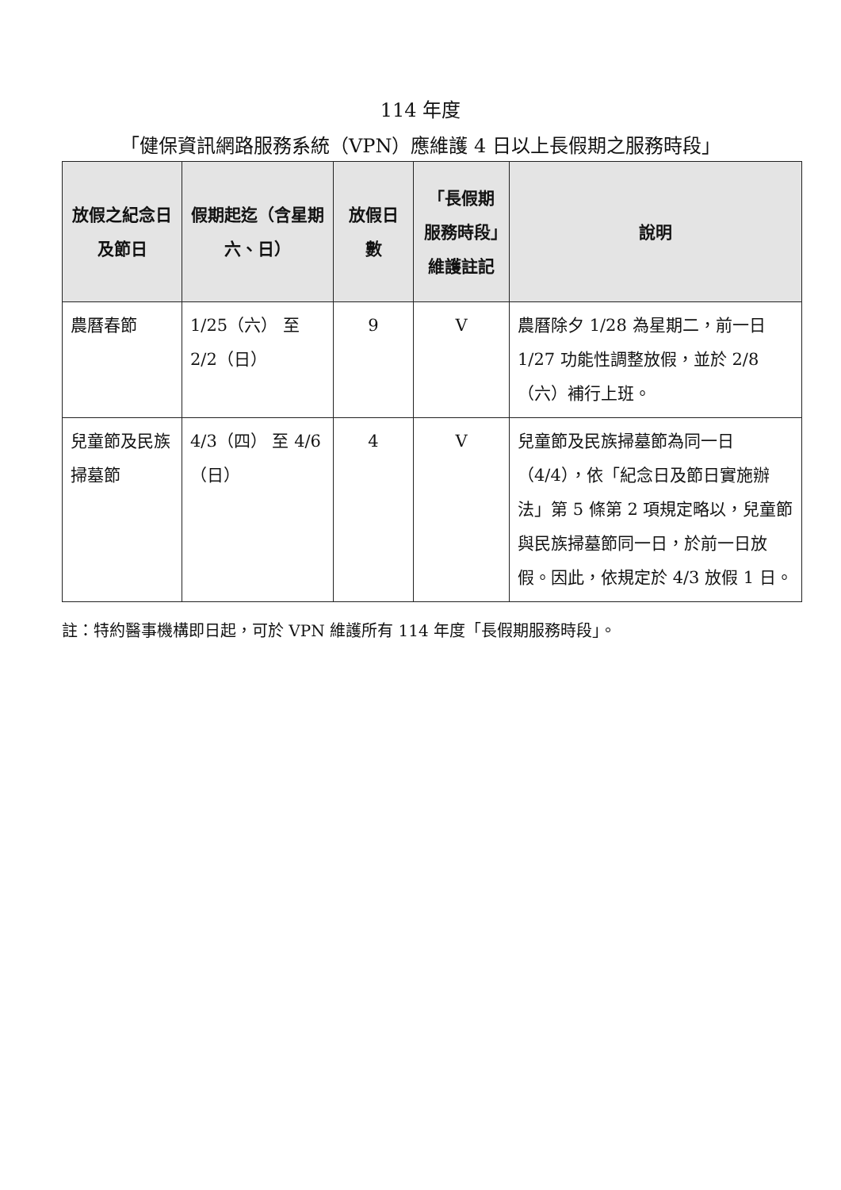114 年度
「健保資訊網路服務系統（VPN）應維護 4 日以上長假期之服務時段」
| 放假之紀念日及節日 | 假期起迄（含星期六、日） | 放假日數 | 「長假期服務時段」維護註記 | 說明 |
| --- | --- | --- | --- | --- |
| 農曆春節 | 1/25（六） 至 2/2（日） | 9 | V | 農曆除夕 1/28 為星期二，前一日 1/27 功能性調整放假，並於 2/8（六）補行上班。 |
| 兒童節及民族掃墓節 | 4/3（四） 至 4/6（日） | 4 | V | 兒童節及民族掃墓節為同一日（4/4），依「紀念日及節日實施辦法」第 5 條第 2 項規定略以，兒童節與民族掃墓節同一日，於前一日放假。因此，依規定於 4/3 放假 1 日。 |
註：特約醫事機構即日起，可於 VPN 維護所有 114 年度「長假期服務時段」。